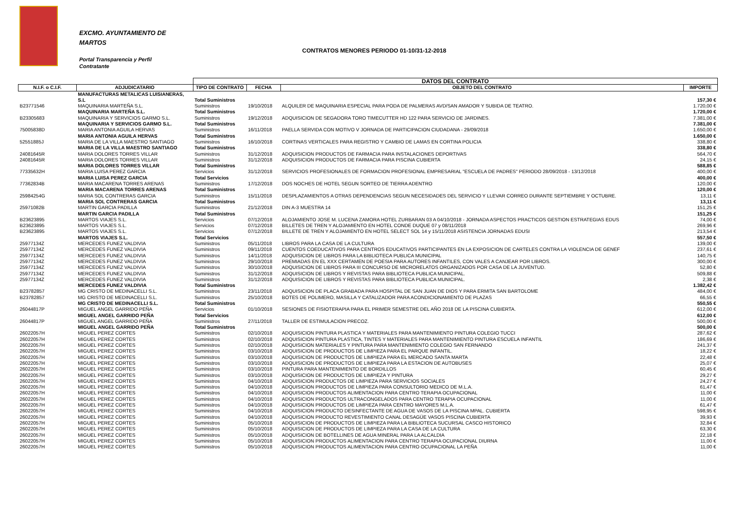EXCMO. AYUNTAMIENTO DE
MARTOS
Portal Transparencia y Perfil
Contratante
CONTRATOS MENORES PERIODO 01-10/31-12-2018
| | | DATOS DEL CONTRATO | | | |
| --- | --- | --- | --- | --- | --- |
| N.I.F. o C.I.F. | ADJUDICATARIO | TIPO DE CONTRATO | FECHA | OBJETO DEL CONTRATO | IMPORTE |
| | MANUFACTURAS METALICAS LUISIANERAS, | | | | |
| | S.L | Total Suministros | | | 157,30 € |
| B23771546 | MAQUINARIA MARTEÑA S.L. | Suministros | 19/10/2018 | ALQUILER DE MAQUINARIA ESPECIAL PARA PODA DE PALMERAS AVD/SAN AMADOR Y SUBIDA DE TEATRO. | 1.720,00 € |
| | MAQUINARIA MARTEÑA S.L. | Total Suministros | | | 1.720,00 € |
| B23305683 | MAQUINARIA Y SERVICIOS GARMO S.L. | Suministros | 19/12/2018 | ADQUISICION DE SEGADORA TORO TIMECUTTER HD 122 PARA SERVICIO DE JARDINES. | 7.381,00 € |
| | MAQUINARIA Y SERVICIOS GARMO S.L. | Total Suministros | | | 7.381,00 € |
| 75005838D | MARIA ANTONIA AGUILA HERVAS | Suministros | 16/11/2018 | PAELLA SERVIDA CON MOTIVO V JORNADA DE PARTICIPACION CIUDADANA - 29/09/2018 | 1.650,00 € |
| | MARIA ANTONIA AGUILA HERVAS | Total Suministros | | | 1.650,00 € |
| 52551885J | MARIA DE LA VILLA MAESTRO SANTIAGO | Suministros | 16/10/2018 | CORTINAS VERTICALES PARA REGISTRO Y CAMBIO DE LAMAS EN CORTINA POLICIA | 338,80 € |
| | MARIA DE LA VILLA MAESTRO SANTIAGO | Total Suministros | | | 338,80 € |
| 24081645R | MARIA DOLORES TORRES VILLAR | Suministros | 31/12/2018 | ADQUISICION PRODUCTOS DE FARMACIA PARA INSTALACIONES DEPORTIVAS | 564,70 € |
| 24081645R | MARIA DOLORES TORRES VILLAR | Suministros | 31/12/2018 | ADQUISICION PRODUCTOS DE FARMACIA PARA PISCINA CUBIERTA | 24,15 € |
| | MARIA DOLORES TORRES VILLAR | Total Suministros | | | 588,85 € |
| 77335632H | MARIA LUISA PEREZ GARCIA | Servicios | 31/12/2018 | SERVICIOS PROFESIONALES DE FORMACION PROFESIONAL EMPRESARIAL "ESCUELA DE PADRES" PERIODO 28/09/2018 - 13/12/2018 | 400,00 € |
| | MARIA LUISA PEREZ GARCIA | Total Servicios | | | 400,00 € |
| 77362834B | MARIA MACARENA TORRES ARENAS | Suministros | 17/12/2018 | DOS NOCHES DE HOTEL SEGUN SORTEO DE TIERRA ADENTRO | 120,00 € |
| | MARIA MACARENA TORRES ARENAS | Total Suministros | | | 120,00 € |
| 25984254G | MARIA SOL CONTRERAS GARCIA | Suministros | 15/11/2018 | DESPLAZAMIENTOS A OTRAS DEPENDENCIAS SEGUN NECESIDADES DEL SERVICIO Y LLEVAR CORREO DURANTE SEPTIEMBRE Y OCTUBRE. | 13,11 € |
| | MARIA SOL CONTRERAS GARCIA | Total Suministros | | | 13,11 € |
| 25971082B | MARTIN GARCIA PADILLA | Suministros | 21/12/2018 | DIN A-3 MUESTRA 14 | 151,25 € |
| | MARTIN GARCIA PADILLA | Total Suministros | | | 151,25 € |
| B23623895 | MARTOS VIAJES S.L. | Servicios | 07/12/2018 | ALOJAMIENTO JOSE M. LUCENA ZAMORA HOTEL ZURBARAN 03 A 04/10/2018 - JORNADA ASPECTOS PRACTICOS GESTION ESTRATEGIAS EDUS | 74,00 € |
| B23623895 | MARTOS VIAJES S.L. | Servicios | 07/12/2018 | BILLETES DE TREN Y ALOJAMIENTO EN HOTEL CONDE DUQUE 07 y 08/11/2018 | 269,96 € |
| B23623895 | MARTOS VIAJES S.L. | Servicios | 07/12/2018 | BILLETE DE TREN Y ALOJAMIENTO EN HOTEL SELECT SOL 14 y 15/11/2018 ASISTENCIA JORNADAS EDUSI | 213,54 € |
| | MARTOS VIAJES S.L. | Total Servicios | | | 557,50 € |
| 25977134Z | MERCEDES FUNEZ VALDIVIA | Suministros | 05/11/2018 | LIBROS PARA LA CASA DE LA CULTURA | 139,00 € |
| 25977134Z | MERCEDES FUNEZ VALDIVIA | Suministros | 09/11/2018 | CUENTOS COEDUCATIVOS PARA CENTROS EDUCATIVOS PARTICIPANTES EN LA EXPOSICION DE CARTELES CONTRA LA VIOLENCIA DE GENEF | 237,61 € |
| 25977134Z | MERCEDES FUNEZ VALDIVIA | Suministros | 14/11/2018 | ADQUISICION DE LIBROS PARA LA BIBLIOTECA PUBLICA MUNICIPAL | 140,75 € |
| 25977134Z | MERCEDES FUNEZ VALDIVIA | Suministros | 29/10/2018 | PREMIADAS EN EL XXX CERTAMEN DE POESIA PARA AUTORES INFANTILES, CON VALES A CANJEAR POR LIBROS. | 300,00 € |
| 25977134Z | MERCEDES FUNEZ VALDIVIA | Suministros | 30/10/2018 | ADQUISICION DE LIBROS PARA III CONCURSO DE MICRORELATOS ORGANIZADOS POR CASA DE LA JUVENTUD. | 52,80 € |
| 25977134Z | MERCEDES FUNEZ VALDIVIA | Suministros | 31/12/2018 | ADQUISICION DE LIBROS Y REVISTAS PARA BIBLIOTECA PUBLICA MUNICIPAL. | 509,88 € |
| 25977134Z | MERCEDES FUNEZ VALDIVIA | Suministros | 31/12/2018 | ADQUISICION DE LIBROS Y REVISTAS PARA BIBLIOTECA PUBLICA MUNICIPAL. | 2,38 € |
| | MERCEDES FUNEZ VALDIVIA | Total Suministros | | | 1.382,42 € |
| B23782857 | MG CRISTO DE MEDINACELLI S.L. | Suministros | 23/11/2018 | ADQUISICION DE PLACA GRABADA PARA HOSPITAL DE SAN JUAN DE DIOS Y PARA ERMITA SAN BARTOLOME | 484,00 € |
| B23782857 | MG CRISTO DE MEDINACELLI S.L. | Suministros | 25/10/2018 | BOTES DE POLIMERO, MASILLA Y CATALIZADOR PARA ACONDICIONAMIENTO DE PLAZAS | 66,55 € |
| | MG CRISTO DE MEDINACELLI S.L. | Total Suministros | | | 550,55 € |
| 26044817P | MIGUEL ANGEL GARRIDO PEÑA | Servicios | 01/10/2018 | SESIONES DE FISIOTERAPIA PARA EL PRIMER SEMESTRE DEL AÑO 2018 DE LA PISCINA CUBIERTA. | 612,00 € |
| | MIGUEL ANGEL GARRIDO PEÑA | Total Servicios | | | 612,00 € |
| 26044817P | MIGUEL ANGEL GARRIDO PEÑA | Suministros | 27/11/2018 | TALLER DE ESTIMULACION PRECOZ. | 500,00 € |
| | MIGUEL ANGEL GARRIDO PEÑA | Total Suministros | | | 500,00 € |
| 26022057H | MIGUEL PEREZ CORTES | Suministros | 02/10/2018 | ADQUISICION PINTURA PLASTICA Y MATERIALES PARA MANTENIMIENTO PINTURA COLEGIO TUCCI | 287,62 € |
| 26022057H | MIGUEL PEREZ CORTES | Suministros | 02/10/2018 | ADQUISICION PINTURA PLASTICA, TINTES Y MATERIALES PARA MANTENIMIENTO PINTURA ESCUELA INFANTIL | 186,69 € |
| 26022057H | MIGUEL PEREZ CORTES | Suministros | 02/10/2018 | ADQUISICION MATERIALES Y PINTURA PARA MANTENIMIENTO COLEGIO SAN FERNANDO | 241,37 € |
| 26022057H | MIGUEL PEREZ CORTES | Suministros | 03/10/2018 | ADQUISICION DE PRODUCTOS DE LIMPIEZA PARA EL PARQUE INFANTIL. | 18,22 € |
| 26022057H | MIGUEL PEREZ CORTES | Suministros | 03/10/2018 | ADQUISICION DE PRODUCTOS DE LIMPIEZA PARA EL MERCADO SANTA MARTA | 22,48 € |
| 26022057H | MIGUEL PEREZ CORTES | Suministros | 03/10/2018 | ADQUISICION DE PRODUCTOS DE LIMPIEZA PARA LA ESTACION DE AUTOBUSES | 25,07 € |
| 26022057H | MIGUEL PEREZ CORTES | Suministros | 03/10/2018 | PINTURA PARA MANTENIMIENTO DE BORDILLOS | 60,45 € |
| 26022057H | MIGUEL PEREZ CORTES | Suministros | 03/10/2018 | ADQUISICION DE PRODUCTOS DE LIMPIEZA Y PINTURA | 29,27 € |
| 26022057H | MIGUEL PEREZ CORTES | Suministros | 04/10/2018 | ADQUISICION PRODUCTOS DE LIMPIEZA PARA SERVICIOS SOCIALES | 24,27 € |
| 26022057H | MIGUEL PEREZ CORTES | Suministros | 04/10/2018 | ADQUISICION PRODUCTOS DE LIMPIEZA PARA CONSULTORIO MEDICO DE M.L.A. | 61,47 € |
| 26022057H | MIGUEL PEREZ CORTES | Suministros | 04/10/2018 | ADQUISICION PRODUCTOS ALIMENTACION PARA CENTRO TERAPIA OCUPACIONAL | 11,00 € |
| 26022057H | MIGUEL PEREZ CORTES | Suministros | 04/10/2018 | ADQUISICION PRODUCTOS ULTRACONGELADOS PARA CENTRO TERAPIA OCUPACIONAL | 11,00 € |
| 26022057H | MIGUEL PEREZ CORTES | Suministros | 04/10/2018 | ADQUISICION PRODUCTOS DE LIMPIEZA PARA CENTRO MAYORES M.L.A. | 61,47 € |
| 26022057H | MIGUEL PEREZ CORTES | Suministros | 04/10/2018 | ADQUISICION PRODUCTO DESINFECTANTE DE AGUA DE VASOS DE LA PISCINA MPAL. CUBIERTA | 598,95 € |
| 26022057H | MIGUEL PEREZ CORTES | Suministros | 04/10/2018 | ADQUISICION PRODUCTO REVESTIMIENTO CANAL DESAGÜE VASOS PISCINA CUBIERTA | 39,93 € |
| 26022057H | MIGUEL PEREZ CORTES | Suministros | 05/10/2018 | ADQUISICION DE PRODUCTOS DE LIMPIEZA PARA LA BIBLIOTECA SUCURSAL CASCO HISTORICO | 32,84 € |
| 26022057H | MIGUEL PEREZ CORTES | Suministros | 05/10/2018 | ADQUISICION DE PRODUCTOS DE LIMPIEZA PARA LA CASA DE LA CULTURA | 63,30 € |
| 26022057H | MIGUEL PEREZ CORTES | Suministros | 05/10/2018 | ADQUISICION DE BOTELLINES DE AGUA MINERAL PARA LA ALCALDIA | 22,18 € |
| 26022057H | MIGUEL PEREZ CORTES | Suministros | 05/10/2018 | ADQUISICION PRODUCTOS ALIMENTACION PARA CENTRO TERAPIA OCUPACIONAL DIURNA | 11,00 € |
| 26022057H | MIGUEL PEREZ CORTES | Suministros | 05/10/2018 | ADQUISICION PRODUCTOS ALIMENTACION PARA CENTRO OCUPACIONAL LA PEÑA | 11,00 € |